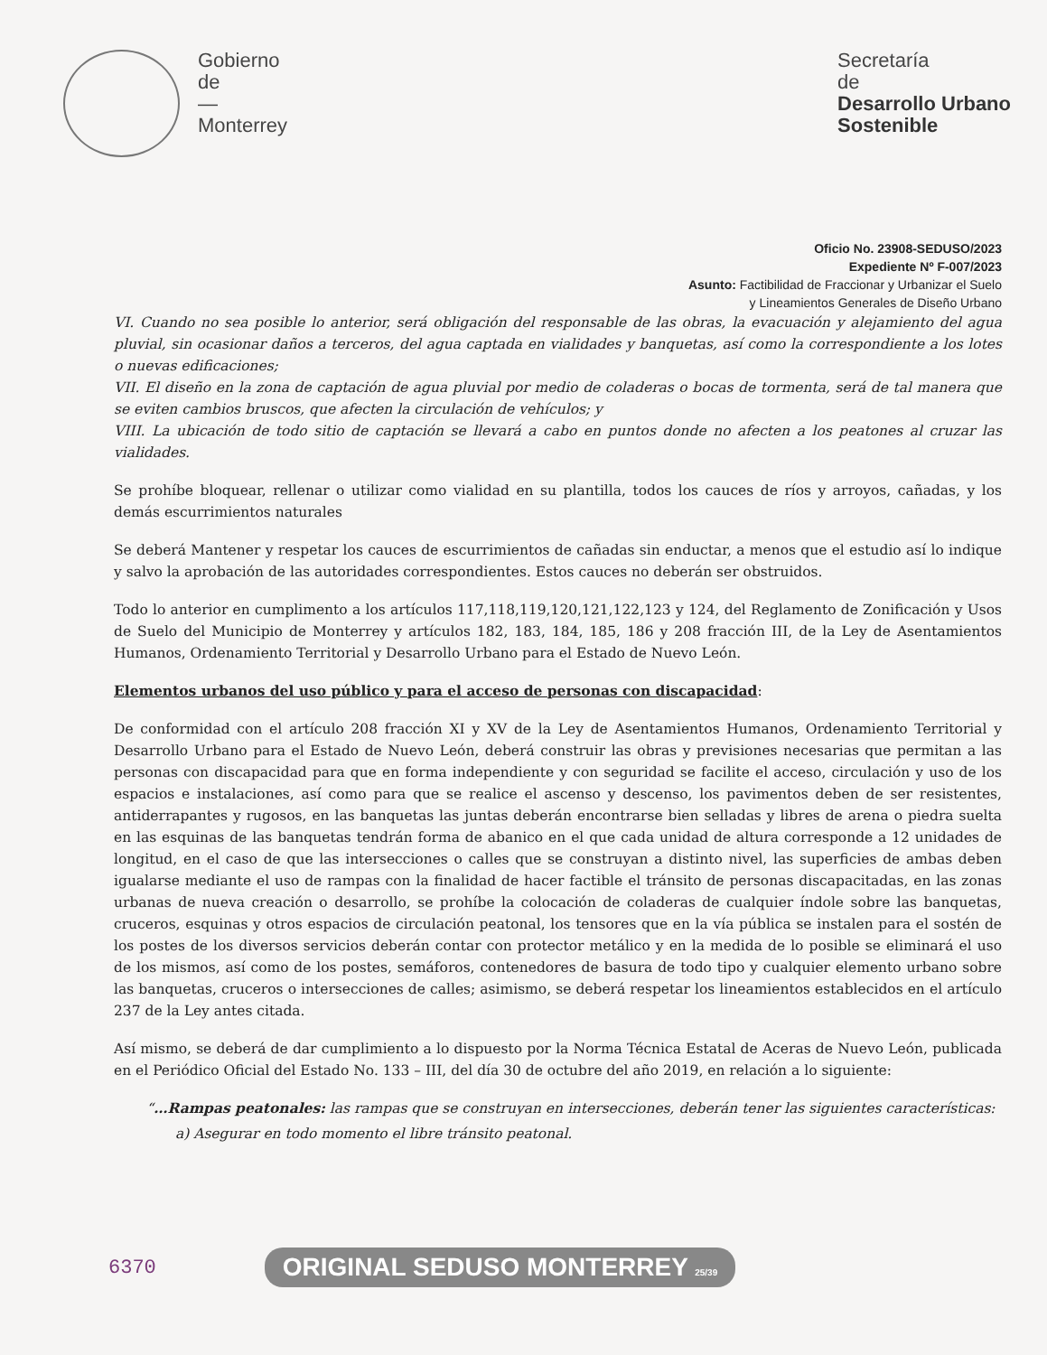Gobierno
de
—
Monterrey
Secretaría
de
Desarrollo Urbano
Sostenible
Oficio No. 23908-SEDUSO/2023
Expediente Nº F-007/2023
Asunto: Factibilidad de Fraccionar y Urbanizar el Suelo
y Lineamientos Generales de Diseño Urbano
VI. Cuando no sea posible lo anterior, será obligación del responsable de las obras, la evacuación y alejamiento del agua pluvial, sin ocasionar daños a terceros, del agua captada en vialidades y banquetas, así como la correspondiente a los lotes o nuevas edificaciones;
VII. El diseño en la zona de captación de agua pluvial por medio de coladeras o bocas de tormenta, será de tal manera que se eviten cambios bruscos, que afecten la circulación de vehículos; y
VIII. La ubicación de todo sitio de captación se llevará a cabo en puntos donde no afecten a los peatones al cruzar las vialidades.
Se prohíbe bloquear, rellenar o utilizar como vialidad en su plantilla, todos los cauces de ríos y arroyos, cañadas, y los demás escurrimientos naturales
Se deberá Mantener y respetar los cauces de escurrimientos de cañadas sin enductar, a menos que el estudio así lo indique y salvo la aprobación de las autoridades correspondientes. Estos cauces no deberán ser obstruidos.
Todo lo anterior en cumplimento a los artículos 117,118,119,120,121,122,123 y 124, del Reglamento de Zonificación y Usos de Suelo del Municipio de Monterrey y artículos 182, 183, 184, 185, 186 y 208 fracción III, de la Ley de Asentamientos Humanos, Ordenamiento Territorial y Desarrollo Urbano para el Estado de Nuevo León.
Elementos urbanos del uso público y para el acceso de personas con discapacidad:
De conformidad con el artículo 208 fracción XI y XV de la Ley de Asentamientos Humanos, Ordenamiento Territorial y Desarrollo Urbano para el Estado de Nuevo León, deberá construir las obras y previsiones necesarias que permitan a las personas con discapacidad para que en forma independiente y con seguridad se facilite el acceso, circulación y uso de los espacios e instalaciones, así como para que se realice el ascenso y descenso, los pavimentos deben de ser resistentes, antiderrapantes y rugosos, en las banquetas las juntas deberán encontrarse bien selladas y libres de arena o piedra suelta en las esquinas de las banquetas tendrán forma de abanico en el que cada unidad de altura corresponde a 12 unidades de longitud, en el caso de que las intersecciones o calles que se construyan a distinto nivel, las superficies de ambas deben igualarse mediante el uso de rampas con la finalidad de hacer factible el tránsito de personas discapacitadas, en las zonas urbanas de nueva creación o desarrollo, se prohíbe la colocación de coladeras de cualquier índole sobre las banquetas, cruceros, esquinas y otros espacios de circulación peatonal, los tensores que en la vía pública se instalen para el sostén de los postes de los diversos servicios deberán contar con protector metálico y en la medida de lo posible se eliminará el uso de los mismos, así como de los postes, semáforos, contenedores de basura de todo tipo y cualquier elemento urbano sobre las banquetas, cruceros o intersecciones de calles; asimismo, se deberá respetar los lineamientos establecidos en el artículo 237 de la Ley antes citada.
Así mismo, se deberá de dar cumplimiento a lo dispuesto por la Norma Técnica Estatal de Aceras de Nuevo León, publicada en el Periódico Oficial del Estado No. 133 – III, del día 30 de octubre del año 2019, en relación a lo siguiente:
“…Rampas peatonales: las rampas que se construyan en intersecciones, deberán tener las siguientes características:
a) Asegurar en todo momento el libre tránsito peatonal.
6370 ORIGINAL SEDUSO MONTERREY 25/39